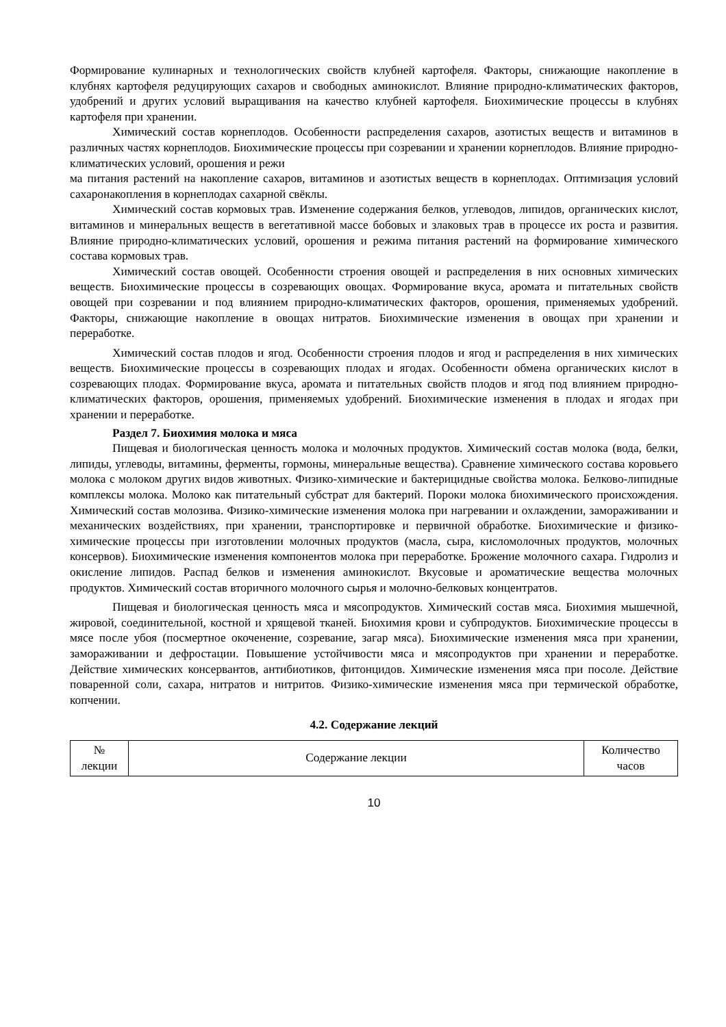Формирование кулинарных и технологических свойств клубней картофеля. Факторы, снижающие накопление в клубнях картофеля редуцирующих сахаров и свободных аминокислот. Влияние природно-климатических факторов, удобрений и других условий выращивания на качество клубней картофеля. Биохимические процессы в клубнях картофеля при хранении.
Химический состав корнеплодов. Особенности распределения сахаров, азотистых веществ и витаминов в различных частях корнеплодов. Биохимические процессы при созревании и хранении корнеплодов. Влияние природно-климатических условий, орошения и режи
ма питания растений на накопление сахаров, витаминов и азотистых веществ в корнеплодах. Оптимизация условий сахаронакопления в корнеплодах сахарной свёклы.
Химический состав кормовых трав. Изменение содержания белков, углеводов, липидов, органических кислот, витаминов и минеральных веществ в вегетативной массе бобовых и злаковых трав в процессе их роста и развития. Влияние природно-климатических условий, орошения и режима питания растений на формирование химического состава кормовых трав.
Химический состав овощей. Особенности строения овощей и распределения в них основных химических веществ. Биохимические процессы в созревающих овощах. Формирование вкуса, аромата и питательных свойств овощей при созревании и под влиянием природно-климатических факторов, орошения, применяемых удобрений. Факторы, снижающие накопление в овощах нитратов. Биохимические изменения в овощах при хранении и переработке.
Химический состав плодов и ягод. Особенности строения плодов и ягод и распределения в них химических веществ. Биохимические процессы в созревающих плодах и ягодах. Особенности обмена органических кислот в созревающих плодах. Формирование вкуса, аромата и питательных свойств плодов и ягод под влиянием природно-климатических факторов, орошения, применяемых удобрений. Биохимические изменения в плодах и ягодах при хранении и переработке.
Раздел 7. Биохимия молока и мяса
Пищевая и биологическая ценность молока и молочных продуктов. Химический состав молока (вода, белки, липиды, углеводы, витамины, ферменты, гормоны, минеральные вещества). Сравнение химического состава коровьего молока с молоком других видов животных. Физико-химические и бактерицидные свойства молока. Белково-липидные комплексы молока. Молоко как питательный субстрат для бактерий. Пороки молока биохимического происхождения. Химический состав молозива. Физико-химические изменения молока при нагревании и охлаждении, замораживании и механических воздействиях, при хранении, транспортировке и первичной обработке. Биохимические и физико-химические процессы при изготовлении молочных продуктов (масла, сыра, кисломолочных продуктов, молочных консервов). Биохимические изменения компонентов молока при переработке. Брожение молочного сахара. Гидролиз и окисление липидов. Распад белков и изменения аминокислот. Вкусовые и ароматические вещества молочных продуктов. Химический состав вторичного молочного сырья и молочно-белковых концентратов.
Пищевая и биологическая ценность мяса и мясопродуктов. Химический состав мяса. Биохимия мышечной, жировой, соединительной, костной и хрящевой тканей. Биохимия крови и субпродуктов. Биохимические процессы в мясе после убоя (посмертное окоченение, созревание, загар мяса). Биохимические изменения мяса при хранении, замораживании и дефростации. Повышение устойчивости мяса и мясопродуктов при хранении и переработке. Действие химических консервантов, антибиотиков, фитонцидов. Химические изменения мяса при посоле. Действие поваренной соли, сахара, нитратов и нитритов. Физико-химические изменения мяса при термической обработке, копчении.
4.2. Содержание лекций
| № лекции | Содержание лекции | Количество часов |
10